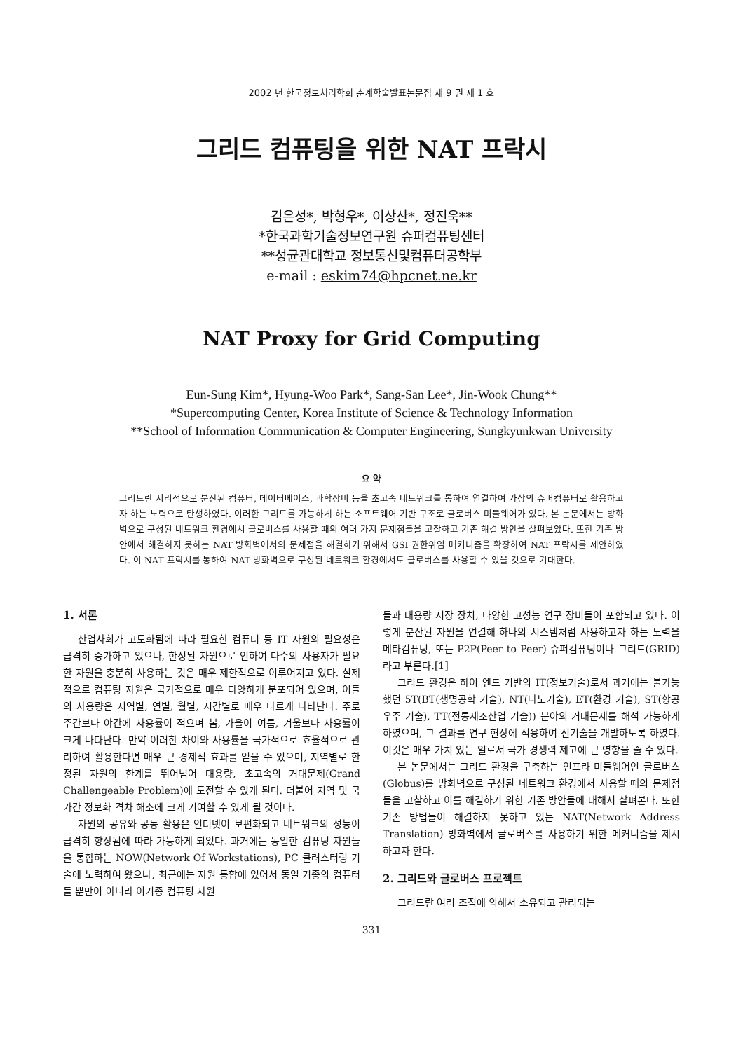2002 년 한국정보처리학회 춘계학술발표논문집 제 9 권 제 1 호
그리드 컴퓨팅을 위한 NAT 프락시
김은성*, 박형우*, 이상산*, 정진욱**
*한국과학기술정보연구원 슈퍼컴퓨팅센터
**성균관대학교 정보통신및컴퓨터공학부
e-mail : eskim74@hpcnet.ne.kr
NAT Proxy for Grid Computing
Eun-Sung Kim*, Hyung-Woo Park*, Sang-San Lee*, Jin-Wook Chung**
*Supercomputing Center, Korea Institute of Science & Technology Information
**School of Information Communication & Computer Engineering, Sungkyunkwan University
요 약
그리드란 지리적으로 분산된 컴퓨터, 데이터베이스, 과학장비 등을 초고속 네트워크를 통하여 연결하여 가상의 슈퍼컴퓨터로 활용하고자 하는 노력으로 탄생하였다. 이러한 그리드를 가능하게 하는 소프트웨어 기반 구조로 글로버스 미들웨어가 있다. 본 논문에서는 방화벽으로 구성된 네트워크 환경에서 글로버스를 사용할 때의 여러 가지 문제점들을 고찰하고 기존 해결 방안을 살펴보았다. 또한 기존 방안에서 해결하지 못하는 NAT 방화벽에서의 문제점을 해결하기 위해서 GSI 권한위임 메커니즘을 확장하여 NAT 프락시를 제안하였다. 이 NAT 프락시를 통하여 NAT 방화벽으로 구성된 네트워크 환경에서도 글로버스를 사용할 수 있을 것으로 기대한다.
1. 서론
산업사회가 고도화됨에 따라 필요한 컴퓨터 등 IT 자원의 필요성은 급격히 증가하고 있으나, 한정된 자원으로 인하여 다수의 사용자가 필요한 자원을 충분히 사용하는 것은 매우 제한적으로 이루어지고 있다. 실제적으로 컴퓨팅 자원은 국가적으로 매우 다양하게 분포되어 있으며, 이들의 사용량은 지역별, 연별, 월별, 시간별로 매우 다르게 나타난다. 주로 주간보다 야간에 사용률이 적으며 봄, 가을이 여름, 겨울보다 사용률이 크게 나타난다. 만약 이러한 차이와 사용률을 국가적으로 효율적으로 관리하여 활용한다면 매우 큰 경제적 효과를 얻을 수 있으며, 지역별로 한정된 자원의 한계를 뛰어넘어 대용량, 초고속의 거대문제(Grand Challengeable Problem)에 도전할 수 있게 된다. 더불어 지역 및 국가간 정보화 격차 해소에 크게 기여할 수 있게 될 것이다.
자원의 공유와 공동 활용은 인터넷이 보편화되고 네트워크의 성능이 급격히 향상됨에 따라 가능하게 되었다. 과거에는 동일한 컴퓨팅 자원들을 통합하는 NOW(Network Of Workstations), PC 클러스터링 기술에 노력하여 왔으나, 최근에는 자원 통합에 있어서 동일 기종의 컴퓨터들 뿐만이 아니라 이기종 컴퓨팅 자원
들과 대용량 저장 장치, 다양한 고성능 연구 장비들이 포함되고 있다. 이렇게 분산된 자원을 연결해 하나의 시스템처럼 사용하고자 하는 노력을 메타컴퓨팅, 또는 P2P(Peer to Peer) 슈퍼컴퓨팅이나 그리드(GRID)라고 부른다.[1]
그리드 환경은 하이 엔드 기반의 IT(정보기술)로서 과거에는 불가능했던 5T(BT(생명공학 기술), NT(나노기술), ET(환경 기술), ST(항공우주 기술), TT(전통제조산업 기술)) 분야의 거대문제를 해석 가능하게 하였으며, 그 결과를 연구 현장에 적용하여 신기술을 개발하도록 하였다. 이것은 매우 가치 있는 일로서 국가 경쟁력 제고에 큰 영향을 줄 수 있다.
본 논문에서는 그리드 환경을 구축하는 인프라 미들웨어인 글로버스(Globus)를 방화벽으로 구성된 네트워크 환경에서 사용할 때의 문제점들을 고찰하고 이를 해결하기 위한 기존 방안들에 대해서 살펴본다. 또한 기존 방법들이 해결하지 못하고 있는 NAT(Network Address Translation) 방화벽에서 글로버스를 사용하기 위한 메커니즘을 제시하고자 한다.
2. 그리드와 글로버스 프로젝트
그리드란 여러 조직에 의해서 소유되고 관리되는
331